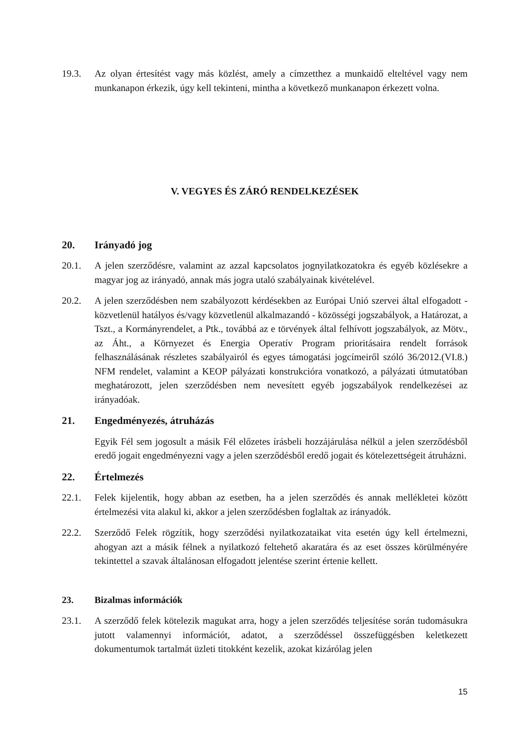19.3. Az olyan értesítést vagy más közlést, amely a címzetthez a munkaidő elteltével vagy nem munkanapon érkezik, úgy kell tekinteni, mintha a következő munkanapon érkezett volna.
V. VEGYES ÉS ZÁRÓ RENDELKEZÉSEK
20. Irányadó jog
20.1. A jelen szerződésre, valamint az azzal kapcsolatos jognyilatkozatokra és egyéb közlésekre a magyar jog az irányadó, annak más jogra utaló szabályainak kivételével.
20.2. A jelen szerződésben nem szabályozott kérdésekben az Európai Unió szervei által elfogadott - közvetlenül hatályos és/vagy közvetlenül alkalmazandó - közösségi jogszabályok, a Határozat, a Tszt., a Kormányrendelet, a Ptk., továbbá az e törvények által felhívott jogszabályok, az Mötv., az Áht., a Környezet és Energia Operatív Program prioritásaira rendelt források felhasználásának részletes szabályairól és egyes támogatási jogcímeiről szóló 36/2012.(VI.8.) NFM rendelet, valamint a KEOP pályázati konstrukcióra vonatkozó, a pályázati útmutatóban meghatározott, jelen szerződésben nem nevesített egyéb jogszabályok rendelkezései az irányadóak.
21. Engedményezés, átruházás
Egyik Fél sem jogosult a másik Fél előzetes írásbeli hozzájárulása nélkül a jelen szerződésből eredő jogait engedményezni vagy a jelen szerződésből eredő jogait és kötelezettségeit átruházni.
22. Értelmezés
22.1. Felek kijelentik, hogy abban az esetben, ha a jelen szerződés és annak mellékletei között értelmezési vita alakul ki, akkor a jelen szerződésben foglaltak az irányadók.
22.2. Szerződő Felek rögzítik, hogy szerződési nyilatkozataikat vita esetén úgy kell értelmezni, ahogyan azt a másik félnek a nyilatkozó feltehető akaratára és az eset összes körülményére tekintettel a szavak általánosan elfogadott jelentése szerint értenie kellett.
23. Bizalmas információk
23.1. A szerződő felek kötelezik magukat arra, hogy a jelen szerződés teljesítése során tudomásukra jutott valamennyi információt, adatot, a szerződéssel összefüggésben keletkezett dokumentumok tartalmát üzleti titokként kezelik, azokat kizárólag jelen
15